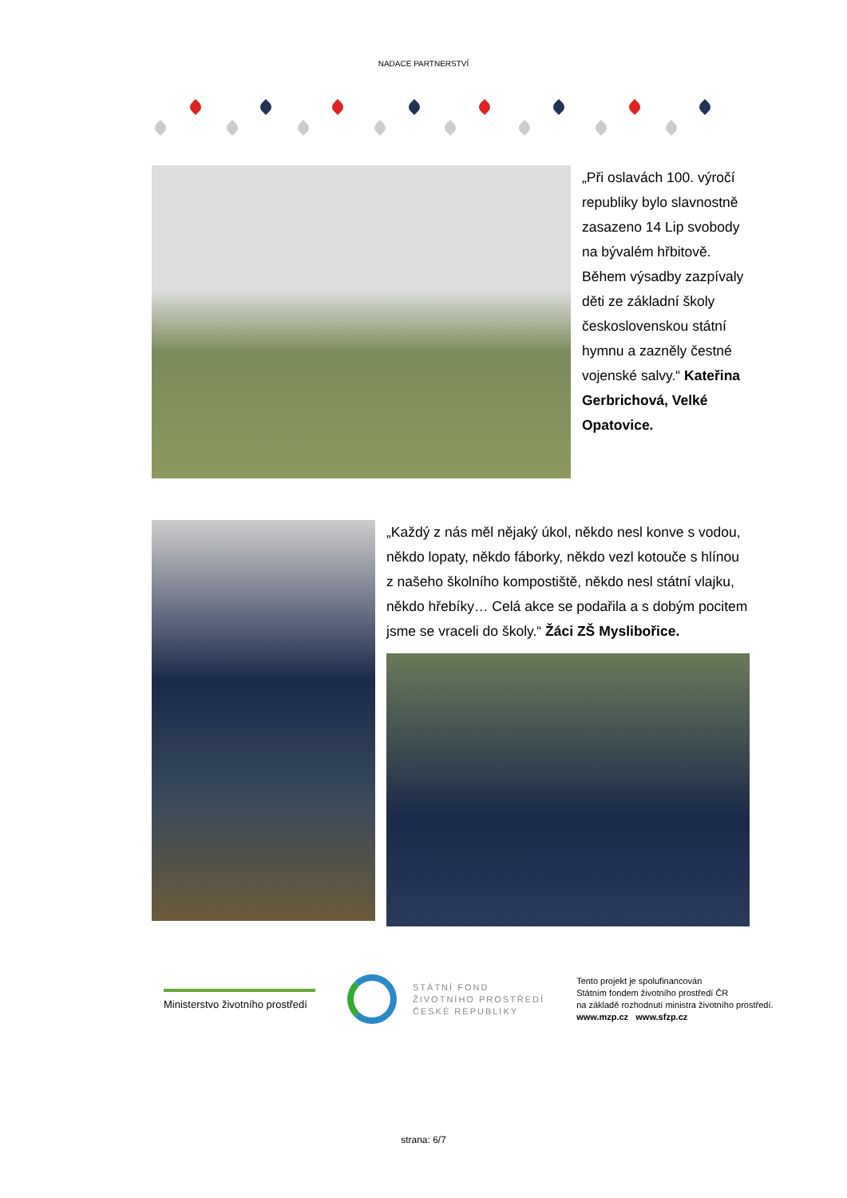NADACE PARTNERSTVÍ
„Při oslavách 100. výročí republiky bylo slavnostně zasazeno 14 Lip svobody na bývalém hřbitově. Během výsadby zazpívaly děti ze základní školy československou státní hymnu a zazněly čestné vojenské salvy.“ Kateřina Gerbrichová, Velké Opatovice.
„Každý z nás měl nějaký úkol, někdo nesl konve s vodou, někdo lopaty, někdo fáborky, někdo vezl kotouče s hlínou z našeho školního kompostiště, někdo nesl státní vlajku, někdo hřebíky… Celá akce se podařila a s dobým pocitem jsme se vraceli do školy.“ Žáci ZŠ Myslibořice.
Ministerstvo životního prostředí
STÁTNÍ FOND
ŽIVOTNÍHO PROSTŘEDÍ
ČESKÉ REPUBLIKY
Tento projekt je spolufinancován
Státním fondem životního prostředí ČR
na základě rozhodnutí ministra životního prostředí.
www.mzp.cz www.sfzp.cz
strana: 6/7